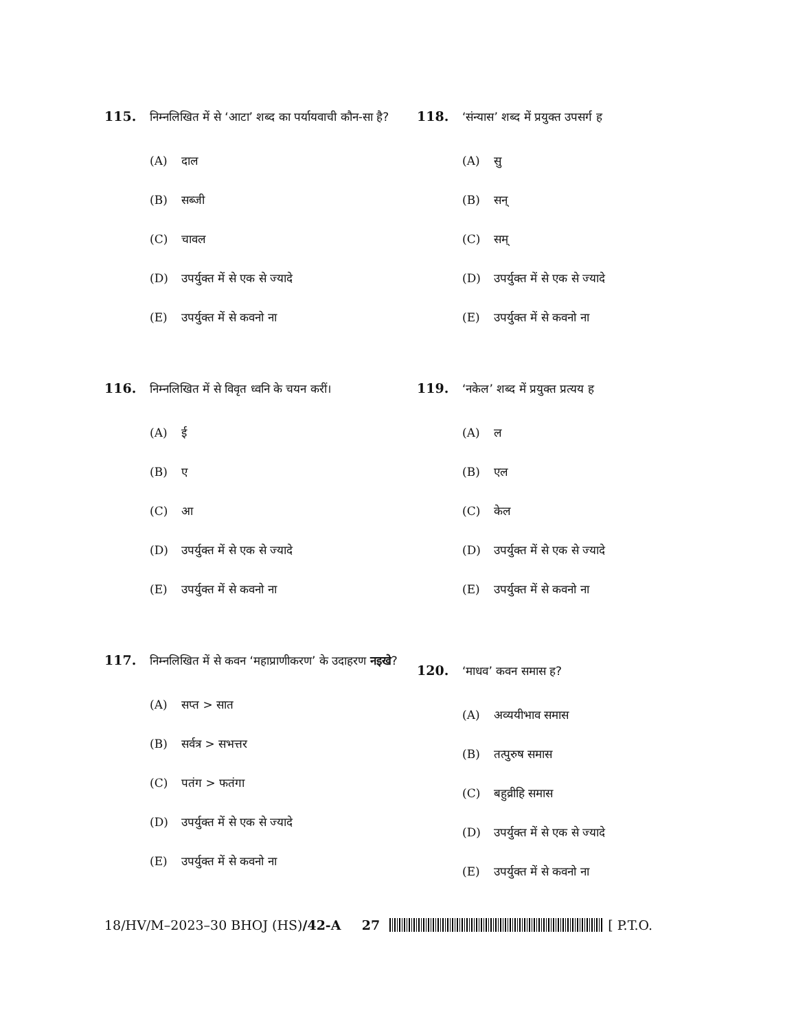115.
निम्नलिखित में से ‘आटा’ शब्द का पर्यायवाची कौन-सा है?
(A) दाल
(B) सब्जी
(C) चावल
(D) उपर्युक्त में से एक से ज्यादे
(E) उपर्युक्त में से कवनो ना
116.
निम्नलिखित में से विवृत ध्वनि के चयन करीं।
(A) ई
(B) ए
(C) आ
(D) उपर्युक्त में से एक से ज्यादे
(E) उपर्युक्त में से कवनो ना
117.
निम्नलिखित में से कवन ‘महाप्राणीकरण’ के उदाहरण नइखे?
(A) सप्त > सात
(B) सर्वत्र > सभत्तर
(C) पतंग > फतंगा
(D) उपर्युक्त में से एक से ज्यादे
(E) उपर्युक्त में से कवनो ना
118.
‘संन्यास’ शब्द में प्रयुक्त उपसर्ग ह
(A) सु
(B) सन्
(C) सम्
(D) उपर्युक्त में से एक से ज्यादे
(E) उपर्युक्त में से कवनो ना
119.
‘नकेल’ शब्द में प्रयुक्त प्रत्यय ह
(A) ल
(B) एल
(C) केल
(D) उपर्युक्त में से एक से ज्यादे
(E) उपर्युक्त में से कवनो ना
120.
‘माधव’ कवन समास ह?
(A) अव्ययीभाव समास
(B) तत्पुरुष समास
(C) बहुव्रीहि समास
(D) उपर्युक्त में से एक से ज्यादे
(E) उपर्युक्त में से कवनो ना
18/HV/M–2023–30 BHOJ (HS) /42-A 27 [ P.T.O.